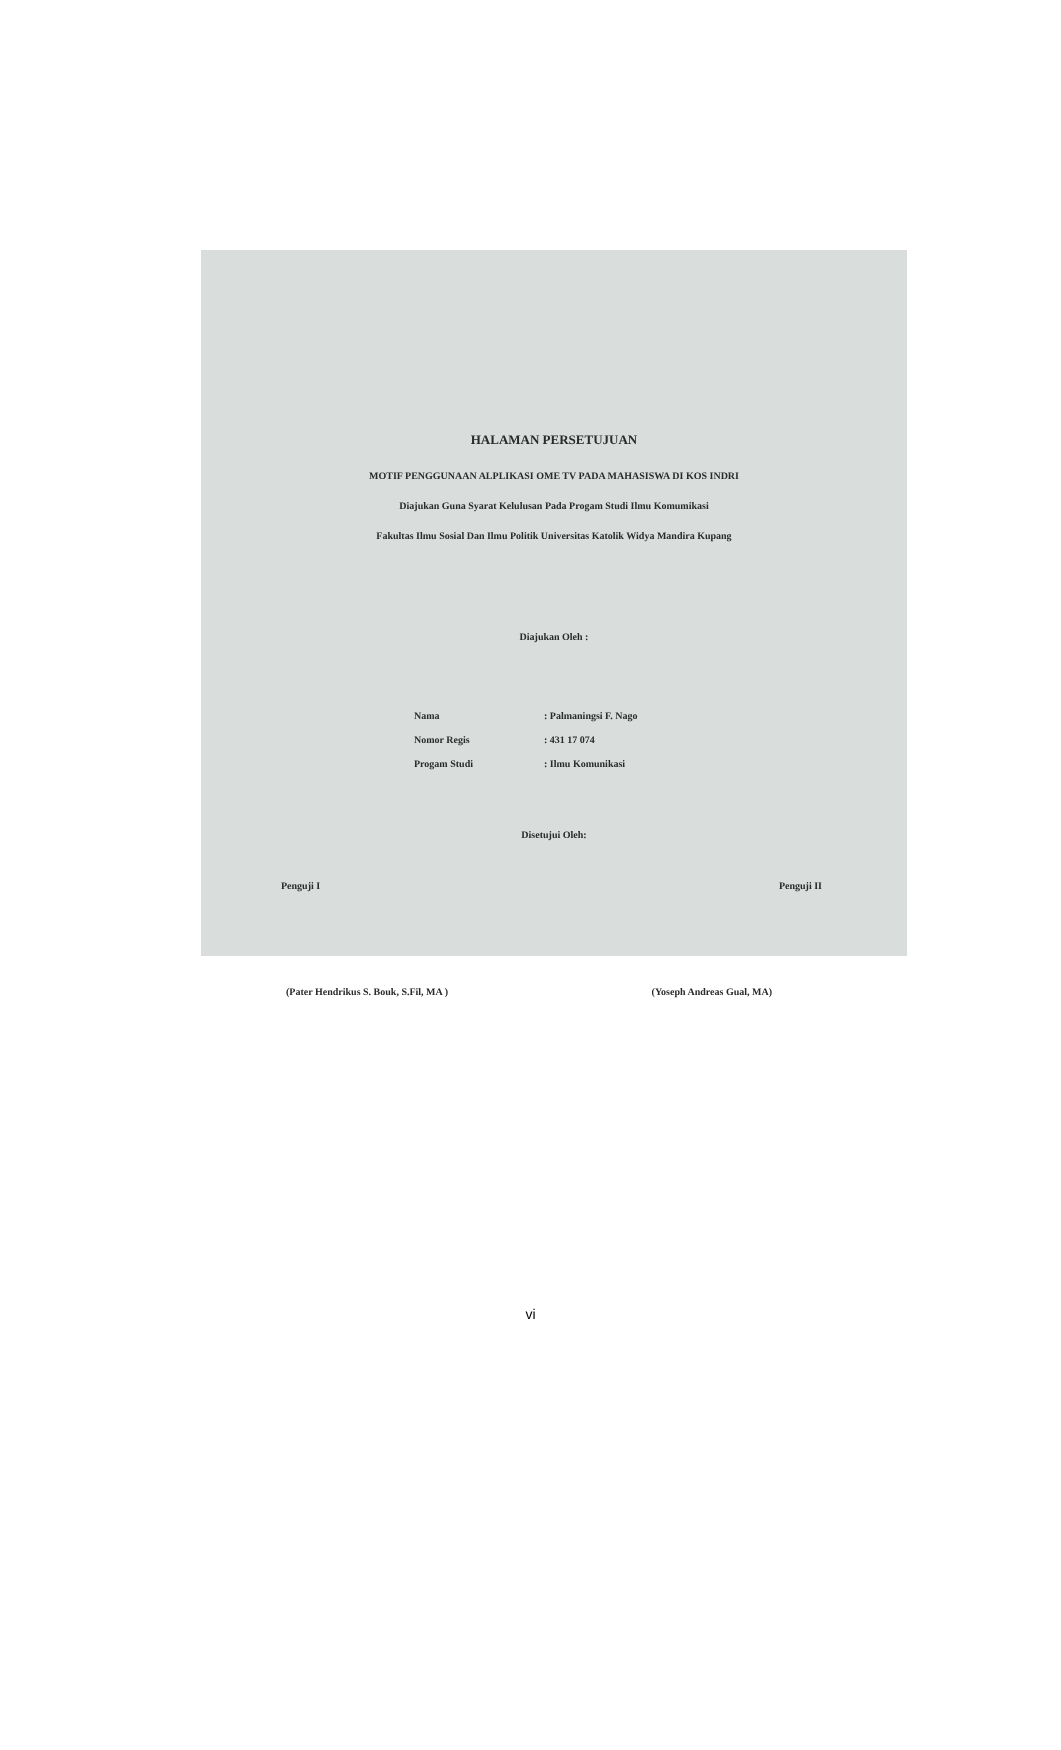HALAMAN PERSETUJUAN
MOTIF PENGGUNAAN ALPLIKASI OME TV PADA MAHASISWA DI KOS INDRI
Diajukan Guna Syarat Kelulusan Pada Progam Studi Ilmu Komumikasi
Fakultas Ilmu Sosial Dan Ilmu Politik Universitas Katolik Widya Mandira Kupang
Diajukan Oleh :
Nama: Palmaningsi F. Nago
Nomor Regis: 431 17 074
Progam Studi: Ilmu Komunikasi
Disetujui Oleh:
Penguji I Penguji II
(Pater Hendrikus S. Bouk, S.Fil, MA ) (Yoseph Andreas Gual, MA)
vi